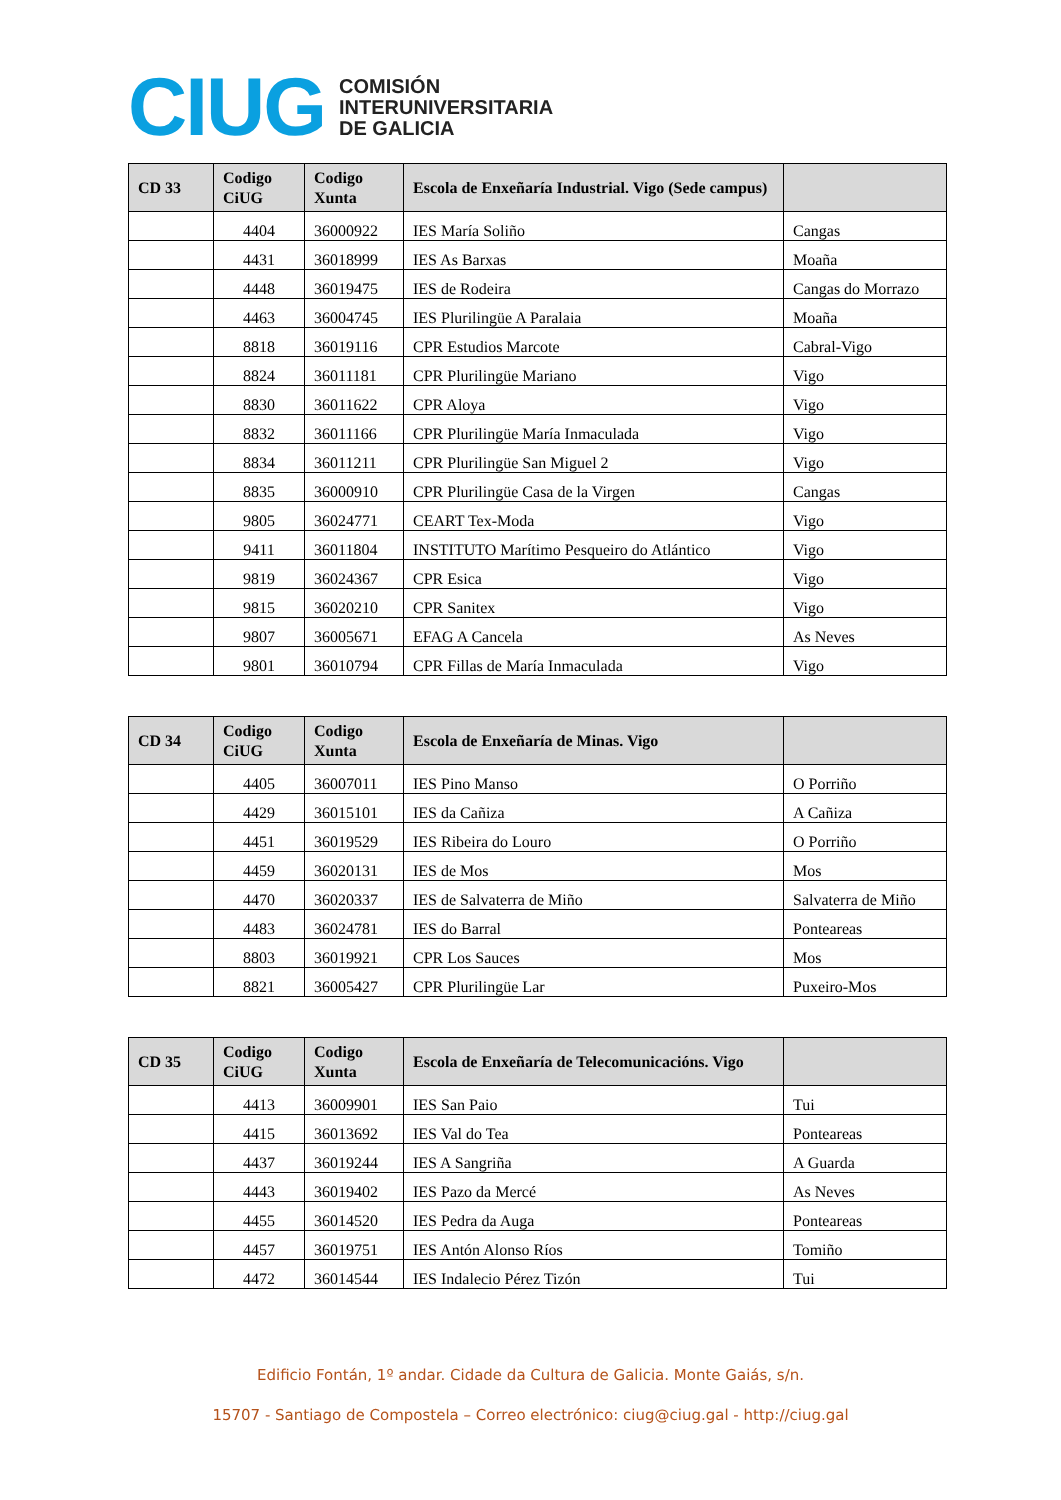CIUG
COMISIÓN
INTERUNIVERSITARIA
DE GALICIA
| CD 33 | Codigo CiUG | Codigo Xunta | Escola de Enxeñaría Industrial. Vigo (Sede campus) | |
| --- | --- | --- | --- | --- |
| | 4404 | 36000922 | IES María Soliño | Cangas |
| | 4431 | 36018999 | IES As Barxas | Moaña |
| | 4448 | 36019475 | IES de Rodeira | Cangas do Morrazo |
| | 4463 | 36004745 | IES Plurilingüe A Paralaia | Moaña |
| | 8818 | 36019116 | CPR Estudios Marcote | Cabral-Vigo |
| | 8824 | 36011181 | CPR Plurilingüe Mariano | Vigo |
| | 8830 | 36011622 | CPR Aloya | Vigo |
| | 8832 | 36011166 | CPR Plurilingüe María Inmaculada | Vigo |
| | 8834 | 36011211 | CPR Plurilingüe San Miguel 2 | Vigo |
| | 8835 | 36000910 | CPR Plurilingüe Casa de la Virgen | Cangas |
| | 9805 | 36024771 | CEART Tex-Moda | Vigo |
| | 9411 | 36011804 | INSTITUTO Marítimo Pesqueiro do Atlántico | Vigo |
| | 9819 | 36024367 | CPR Esica | Vigo |
| | 9815 | 36020210 | CPR Sanitex | Vigo |
| | 9807 | 36005671 | EFAG A Cancela | As Neves |
| | 9801 | 36010794 | CPR Fillas de María Inmaculada | Vigo |
| CD 34 | Codigo CiUG | Codigo Xunta | Escola de Enxeñaría de Minas. Vigo | |
| --- | --- | --- | --- | --- |
| | 4405 | 36007011 | IES Pino Manso | O Porriño |
| | 4429 | 36015101 | IES da Cañiza | A Cañiza |
| | 4451 | 36019529 | IES Ribeira do Louro | O Porriño |
| | 4459 | 36020131 | IES de Mos | Mos |
| | 4470 | 36020337 | IES de Salvaterra de Miño | Salvaterra de Miño |
| | 4483 | 36024781 | IES do Barral | Ponteareas |
| | 8803 | 36019921 | CPR Los Sauces | Mos |
| | 8821 | 36005427 | CPR Plurilingüe Lar | Puxeiro-Mos |
| CD 35 | Codigo CiUG | Codigo Xunta | Escola de Enxeñaría de Telecomunicacións. Vigo | |
| --- | --- | --- | --- | --- |
| | 4413 | 36009901 | IES San Paio | Tui |
| | 4415 | 36013692 | IES Val do Tea | Ponteareas |
| | 4437 | 36019244 | IES A Sangriña | A Guarda |
| | 4443 | 36019402 | IES Pazo da Mercé | As Neves |
| | 4455 | 36014520 | IES Pedra da Auga | Ponteareas |
| | 4457 | 36019751 | IES Antón Alonso Ríos | Tomiño |
| | 4472 | 36014544 | IES Indalecio Pérez Tizón | Tui |
Edificio Fontán, 1º andar. Cidade da Cultura de Galicia. Monte Gaiás, s/n.
15707 - Santiago de Compostela – Correo electrónico: ciug@ciug.gal - http://ciug.gal